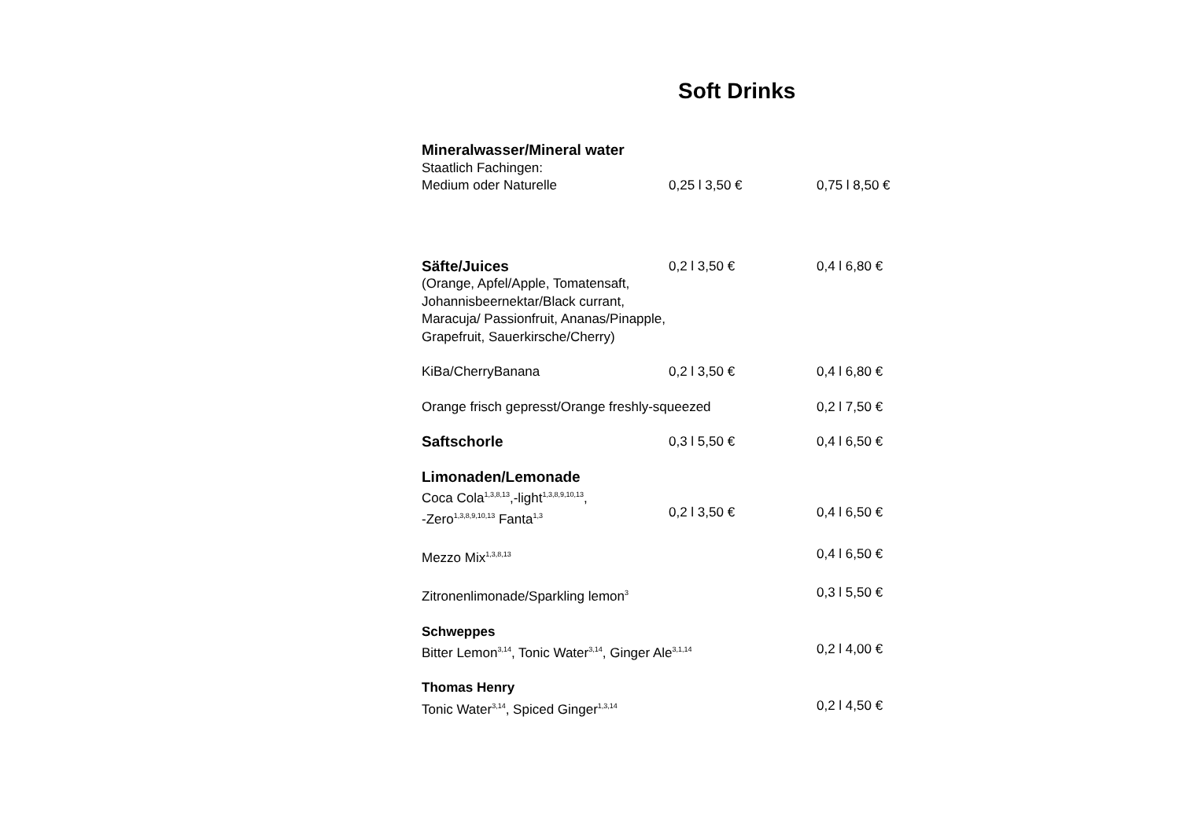Soft Drinks
| Mineralwasser/Mineral water | | |
| Staatlich Fachingen: | | |
| Medium oder Naturelle | 0,25 l 3,50 € | 0,75 l 8,50 € |
| Säfte/Juices | 0,2 l 3,50 € | 0,4 l 6,80 € |
| (Orange, Apfel/Apple, Tomatensaft, Johannisbeernektar/Black currant, Maracuja/ Passionfruit, Ananas/Pinapple, Grapefruit, Sauerkirsche/Cherry) | | |
| KiBa/CherryBanana | 0,2 l 3,50 € | 0,4 l 6,80 € |
| Orange frisch gepresst/Orange freshly-squeezed | | 0,2 l 7,50 € |
| Saftschorle | 0,3 l 5,50 € | 0,4 l 6,50 € |
| Limonaden/Lemonade | | |
| Coca Cola<sup>1,3,8,13</sup>,-light<sup>1,3,8,9,10,13</sup>, -Zero<sup>1,3,8,9,10,13</sup> Fanta<sup>1,3</sup> | 0,2 l 3,50 € | 0,4 l 6,50 € |
| Mezzo Mix<sup>1,3,8,13</sup> | | 0,4 l 6,50 € |
| Zitronenlimonade/Sparkling lemon<sup>3</sup> | | 0,3 l 5,50 € |
| Schweppes | | |
| Bitter Lemon<sup>3,14</sup>, Tonic Water<sup>3,14</sup>, Ginger Ale<sup>3,1,14</sup> | | 0,2 l 4,00 € |
| Thomas Henry | | |
| Tonic Water<sup>3,14</sup>, Spiced Ginger<sup>1,3,14</sup> | | 0,2 l 4,50 € |